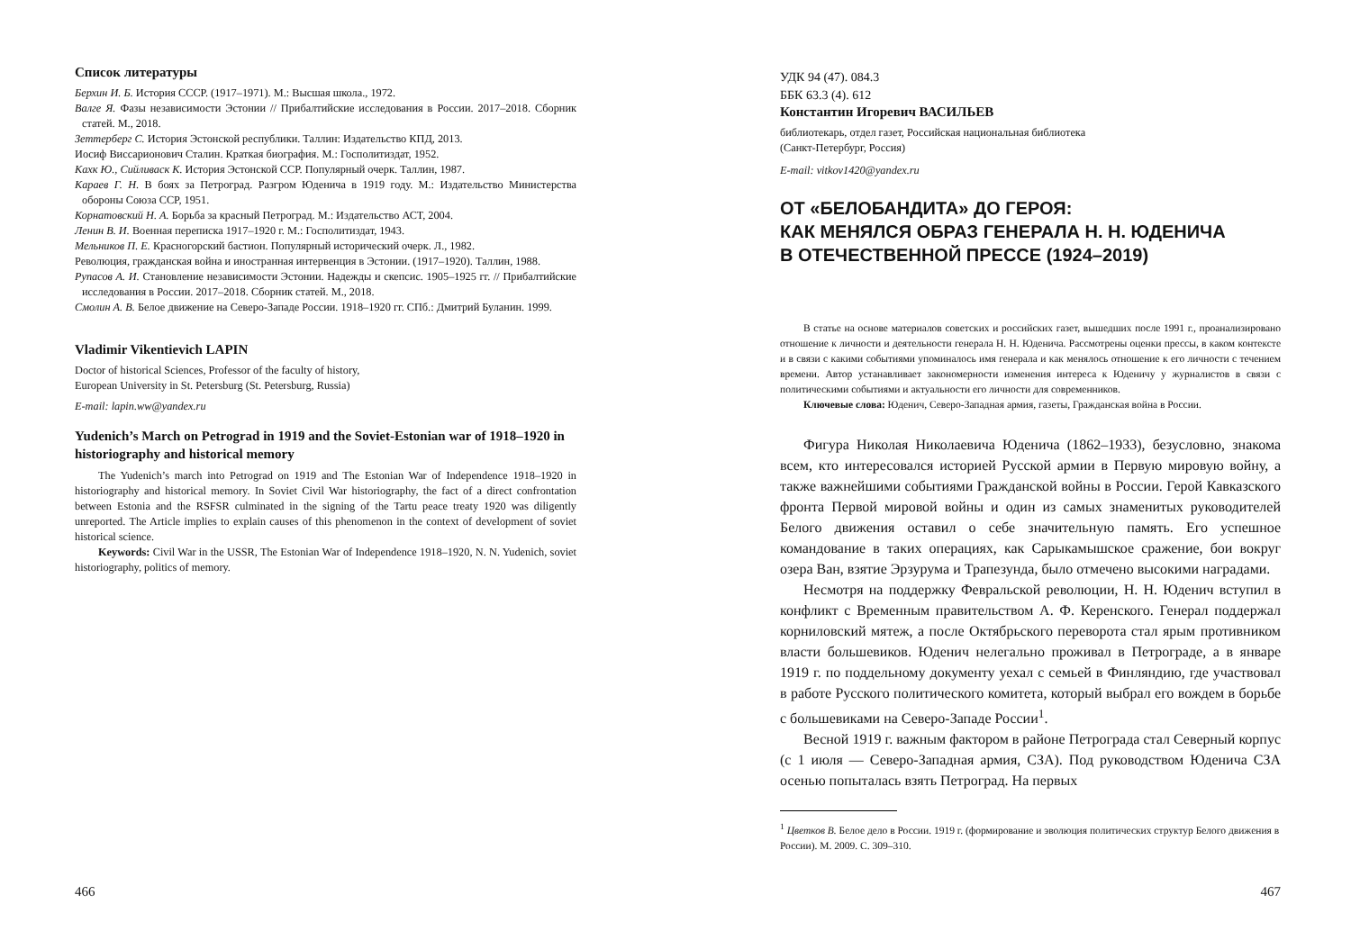Список литературы
Берхин И. Б. История СССР. (1917–1971). М.: Высшая школа., 1972.
Валге Я. Фазы независимости Эстонии // Прибалтийские исследования в России. 2017–2018. Сборник статей. М., 2018.
Зеттерберг С. История Эстонской республики. Таллин: Издательство КПД, 2013.
Иосиф Виссарионович Сталин. Краткая биография. М.: Госполитиздат, 1952.
Кахк Ю., Сийливаск К. История Эстонской ССР. Популярный очерк. Таллин, 1987.
Караев Г. Н. В боях за Петроград. Разгром Юденича в 1919 году. М.: Издательство Министерства обороны Союза ССР, 1951.
Корнатовский Н. А. Борьба за красный Петроград. М.: Издательство АСТ, 2004.
Ленин В. И. Военная переписка 1917–1920 г. М.: Госполитиздат, 1943.
Мельников П. Е. Красногорский бастион. Популярный исторический очерк. Л., 1982.
Революция, гражданская война и иностранная интервенция в Эстонии. (1917–1920). Таллин, 1988.
Рупасов А. И. Становление независимости Эстонии. Надежды и скепсис. 1905–1925 гг. // Прибалтийские исследования в России. 2017–2018. Сборник статей. М., 2018.
Смолин А. В. Белое движение на Северо-Западе России. 1918–1920 гг. СПб.: Дмитрий Буланин. 1999.
Vladimir Vikentievich LAPIN
Doctor of historical Sciences, Professor of the faculty of history,
European University in St. Petersburg (St. Petersburg, Russia)
E-mail: lapin.ww@yandex.ru
Yudenich’s March on Petrograd in 1919 and the Soviet-Estonian war of 1918–1920 in historiography and historical memory
The Yudenich’s march into Petrograd on 1919 and The Estonian War of Independence 1918–1920 in historiography and historical memory. In Soviet Civil War historiography, the fact of a direct confrontation between Estonia and the RSFSR culminated in the signing of the Tartu peace treaty 1920 was diligently unreported. The Article implies to explain causes of this phenomenon in the context of development of soviet historical science.
Keywords: Civil War in the USSR, The Estonian War of Independence 1918–1920, N. N. Yudenich, soviet historiography, politics of memory.
466
УДК 94 (47). 084.3
ББК 63.3 (4). 612
Константин Игоревич ВАСИЛЬЕВ
библиотекарь, отдел газет, Российская национальная библиотека
(Санкт-Петербург, Россия)
E-mail: vitkov1420@yandex.ru
ОТ «БЕЛОБАНДИТА» ДО ГЕРОЯ:
КАК МЕНЯЛСЯ ОБРАЗ ГЕНЕРАЛА Н. Н. ЮДЕНИЧА
В ОТЕЧЕСТВЕННОЙ ПРЕССЕ (1924–2019)
В статье на основе материалов советских и российских газет, вышедших после 1991 г., проанализировано отношение к личности и деятельности генерала Н. Н. Юденича. Рассмотрены оценки прессы, в каком контексте и в связи с какими событиями упоминалось имя генерала и как менялось отношение к его личности с течением времени. Автор устанавливает закономерности изменения интереса к Юденичу у журналистов в связи с политическими событиями и актуальности его личности для современников.
Ключевые слова: Юденич, Северо-Западная армия, газеты, Гражданская война в России.
Фигура Николая Николаевича Юденича (1862–1933), безусловно, знакома всем, кто интересовался историей Русской армии в Первую мировую войну, а также важнейшими событиями Гражданской войны в России. Герой Кавказского фронта Первой мировой войны и один из самых знаменитых руководителей Белого движения оставил о себе значительную память. Его успешное командование в таких операциях, как Сарыкамышское сражение, бои вокруг озера Ван, взятие Эрзурума и Трапезунда, было отмечено высокими наградами.
Несмотря на поддержку Февральской революции, Н. Н. Юденич вступил в конфликт с Временным правительством А. Ф. Керенского. Генерал поддержал корниловский мятеж, а после Октябрьского переворота стал ярым противником власти большевиков. Юденич нелегально проживал в Петрограде, а в январе 1919 г. по поддельному документу уехал с семьей в Финляндию, где участвовал в работе Русского политического комитета, который выбрал его вождем в борьбе с большевиками на Северо-Западе России<sup>1</sup>.
Весной 1919 г. важным фактором в районе Петрограда стал Северный корпус (с 1 июля — Северо-Западная армия, СЗА). Под руководством Юденича СЗА осенью попыталась взять Петроград. На первых
<sup>1</sup> Цветков В. Белое дело в России. 1919 г. (формирование и эволюция политических структур Белого движения в России). М. 2009. С. 309–310.
467